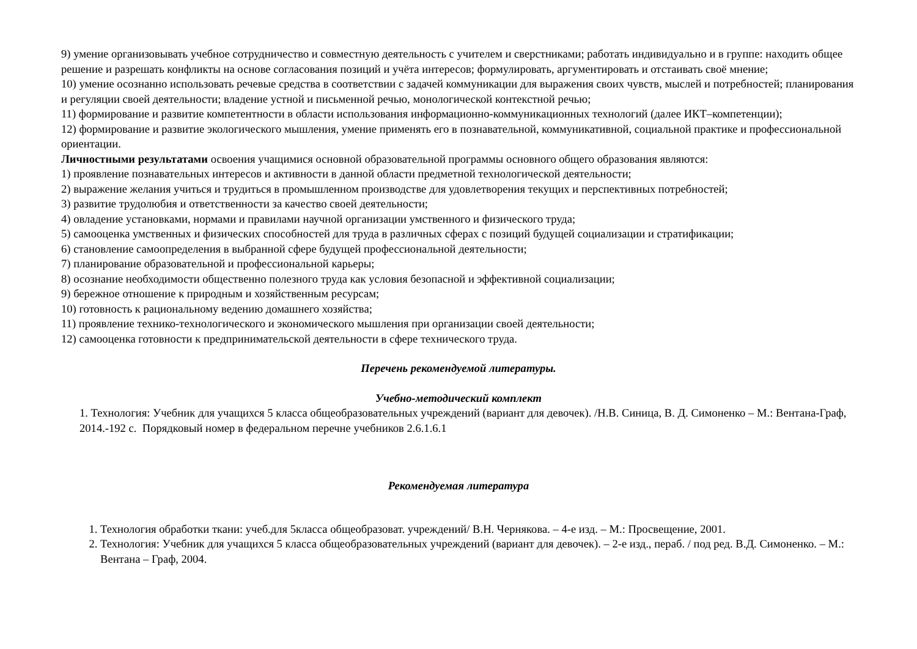9) умение организовывать учебное сотрудничество и совместную деятельность с учителем и сверстниками; работать индивидуально и в группе: находить общее решение и разрешать конфликты на основе согласования позиций и учёта интересов; формулировать, аргументировать и отстаивать своё мнение;
10) умение осознанно использовать речевые средства в соответствии с задачей коммуникации для выражения своих чувств, мыслей и потребностей; планирования и регуляции своей деятельности; владение устной и письменной речью, монологической контекстной речью;
11) формирование и развитие компетентности в области использования информационно-коммуникационных технологий (далее ИКТ–компетенции);
12) формирование и развитие экологического мышления, умение применять его в познавательной, коммуникативной, социальной практике и профессиональной ориентации.
Личностными результатами освоения учащимися основной образовательной программы основного общего образования являются:
1) проявление познавательных интересов и активности в данной области предметной технологической деятельности;
2) выражение желания учиться и трудиться в промышленном производстве для удовлетворения текущих и перспективных потребностей;
3) развитие трудолюбия и ответственности за качество своей деятельности;
4) овладение установками, нормами и правилами научной организации умственного и физического труда;
5) самооценка умственных и физических способностей для труда в различных сферах с позиций будущей социализации и стратификации;
6) становление самоопределения в выбранной сфере будущей профессиональной деятельности;
7) планирование образовательной и профессиональной карьеры;
8) осознание необходимости общественно полезного труда как условия безопасной и эффективной социализации;
9) бережное отношение к природным и хозяйственным ресурсам;
10) готовность к рациональному ведению домашнего хозяйства;
11) проявление технико-технологического и экономического мышления при организации своей деятельности;
12) самооценка готовности к предпринимательской деятельности в сфере технического труда.
Перечень рекомендуемой литературы.
Учебно-методический комплект
1. Технология: Учебник для учащихся 5 класса общеобразовательных учреждений (вариант для девочек). /Н.В. Синица, В. Д. Симоненко – М.: Вентана-Граф, 2014.-192 с. Порядковый номер в федеральном перечне учебников 2.6.1.6.1
Рекомендуемая литература
1. Технология обработки ткани: учеб.для 5класса общеобразоват. учреждений/ В.Н. Чернякова. – 4-е изд. – М.: Просвещение, 2001.
2. Технология: Учебник для учащихся 5 класса общеобразовательных учреждений (вариант для девочек). – 2-е изд., пераб. / под ред. В.Д. Симоненко. – М.: Вентана – Граф, 2004.